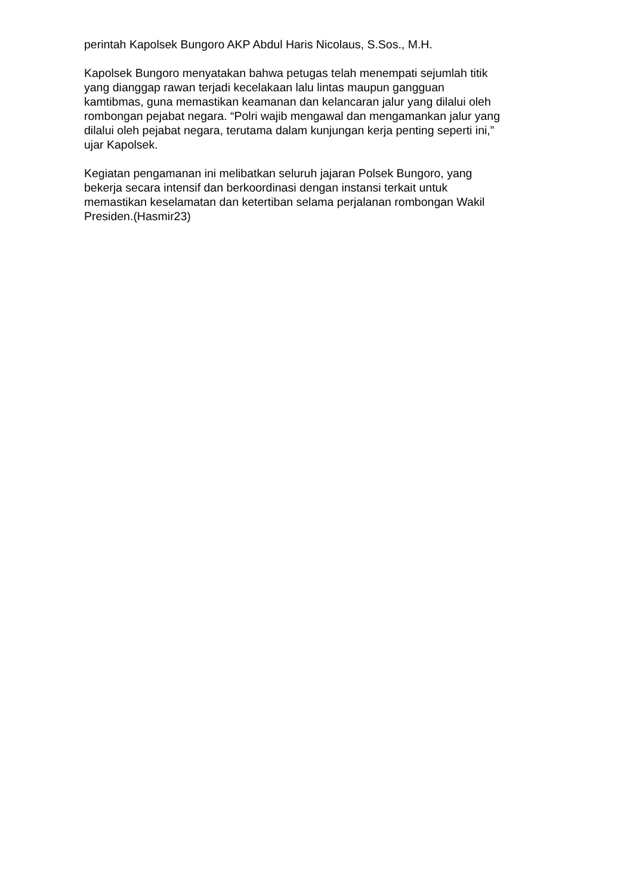perintah Kapolsek Bungoro AKP Abdul Haris Nicolaus, S.Sos., M.H.
Kapolsek Bungoro menyatakan bahwa petugas telah menempati sejumlah titik
yang dianggap rawan terjadi kecelakaan lalu lintas maupun gangguan
kamtibmas, guna memastikan keamanan dan kelancaran jalur yang dilalui oleh
rombongan pejabat negara. “Polri wajib mengawal dan mengamankan jalur yang
dilalui oleh pejabat negara, terutama dalam kunjungan kerja penting seperti ini,”
ujar Kapolsek.
Kegiatan pengamanan ini melibatkan seluruh jajaran Polsek Bungoro, yang
bekerja secara intensif dan berkoordinasi dengan instansi terkait untuk
memastikan keselamatan dan ketertiban selama perjalanan rombongan Wakil
Presiden.(Hasmir23)